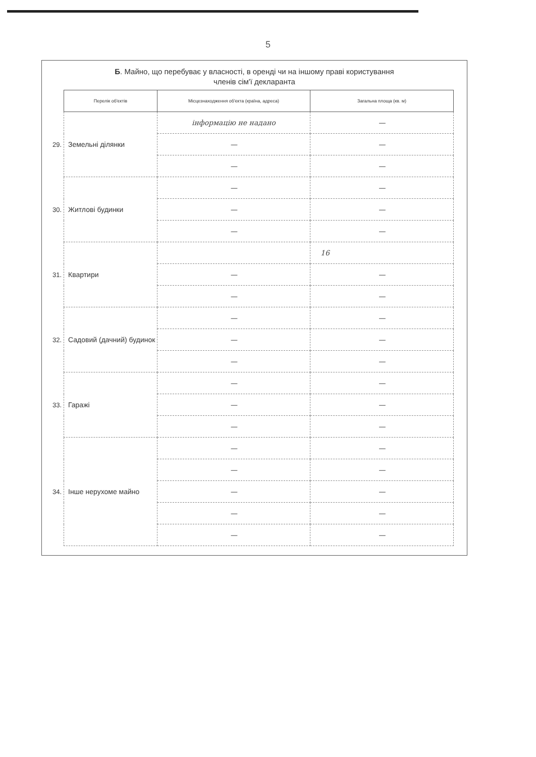5
Б. Майно, що перебуває у власності, в оренді чи на іншому праві користування
членів сім'ї декларанта
| | Перелік об'єктів | Місцезнаходження об'єкта (країна, адреса) | Загальна площа (кв. м) |
| 29. | Земельні ділянки | інформацію не надано | — |
| | | — | — |
| | | — | — |
| 30. | Житлові будинки | — | — |
| | | — | — |
| | | — | — |
| 31. | Квартири | | 16 |
| | | — | — |
| | | — | — |
| 32. | Садовий (дачний) будинок | — | — |
| | | — | — |
| | | — | — |
| 33. | Гаражі | — | — |
| | | — | — |
| | | — | — |
| 34. | Інше нерухоме майно | — | — |
| | | — | — |
| | | — | — |
| | | — | — |
| | | — | — |